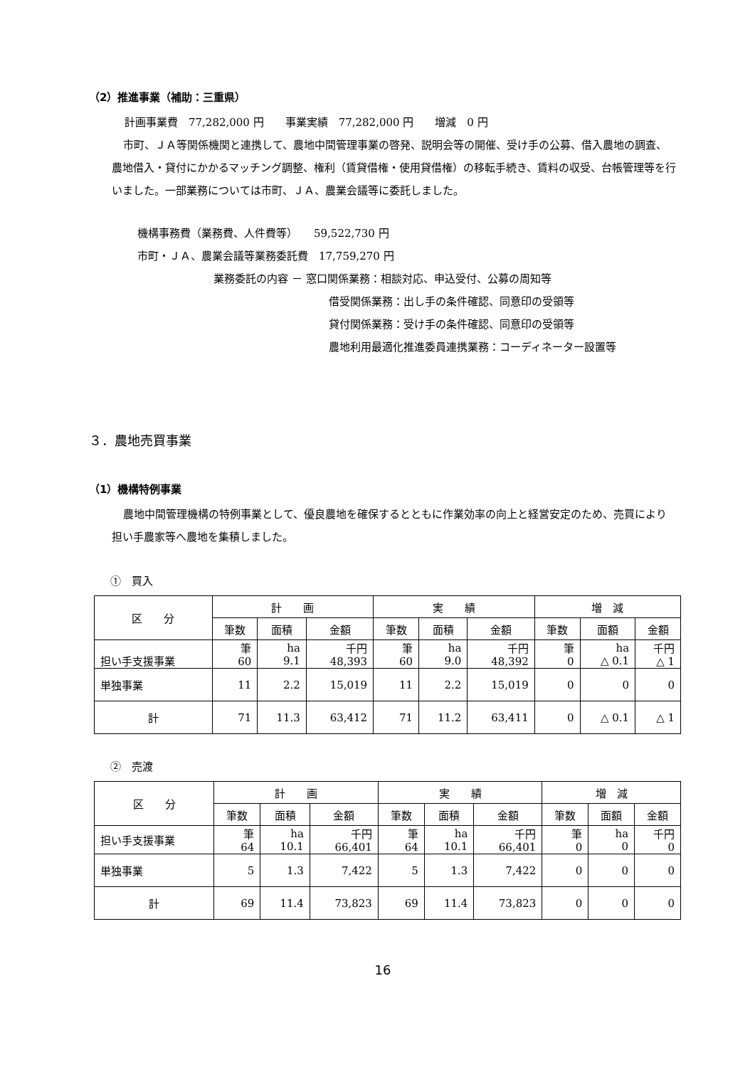（2）推進事業（補助：三重県）
計画事業費　77,282,000 円　　事業実績　77,282,000 円　　増減　0 円
市町、ＪＡ等関係機関と連携して、農地中間管理事業の啓発、説明会等の開催、受け手の公募、借入農地の調査、農地借入・貸付にかかるマッチング調整、権利（賃貸借権・使用貸借権）の移転手続き、賃料の収受、台帳管理等を行いました。一部業務については市町、ＪＡ、農業会議等に委託しました。
機構事務費（業務費、人件費等）　　59,522,730 円
市町・ＪＡ、農業会議等業務委託費　17,759,270 円
業務委託の内容 － 窓口関係業務：相談対応、申込受付、公募の周知等
借受関係業務：出し手の条件確認、同意印の受領等
貸付関係業務：受け手の条件確認、同意印の受領等
農地利用最適化推進委員連携業務：コーディネーター設置等
３．農地売買事業
（1）機構特例事業
農地中間管理機構の特例事業として、優良農地を確保するとともに作業効率の向上と経営安定のため、売買により担い手農家等へ農地を集積しました。
①　買入
| 区 分 | 計 画 | | | 実 績 | | | 増 減 | | |
| --- | --- | --- | --- | --- | --- | --- | --- | --- | --- |
| | 筆数 | 面積 | 金額 | 筆数 | 面積 | 金額 | 筆数 | 面額 | 金額 |
| 担い手支援事業 | 筆 60 | ha 9.1 | 千円 48,393 | 筆 60 | ha 9.0 | 千円 48,392 | 筆 0 | ha △ 0.1 | 千円 △ 1 |
| 単独事業 | 11 | 2.2 | 15,019 | 11 | 2.2 | 15,019 | 0 | 0 | 0 |
| 計 | 71 | 11.3 | 63,412 | 71 | 11.2 | 63,411 | 0 | △ 0.1 | △ 1 |
②　売渡
| 区 分 | 計 画 | | | 実 績 | | | 増 減 | | |
| --- | --- | --- | --- | --- | --- | --- | --- | --- | --- |
| | 筆数 | 面積 | 金額 | 筆数 | 面積 | 金額 | 筆数 | 面額 | 金額 |
| 担い手支援事業 | 筆 64 | ha 10.1 | 千円 66,401 | 筆 64 | ha 10.1 | 千円 66,401 | 筆 0 | ha 0 | 千円 0 |
| 単独事業 | 5 | 1.3 | 7,422 | 5 | 1.3 | 7,422 | 0 | 0 | 0 |
| 計 | 69 | 11.4 | 73,823 | 69 | 11.4 | 73,823 | 0 | 0 | 0 |
16